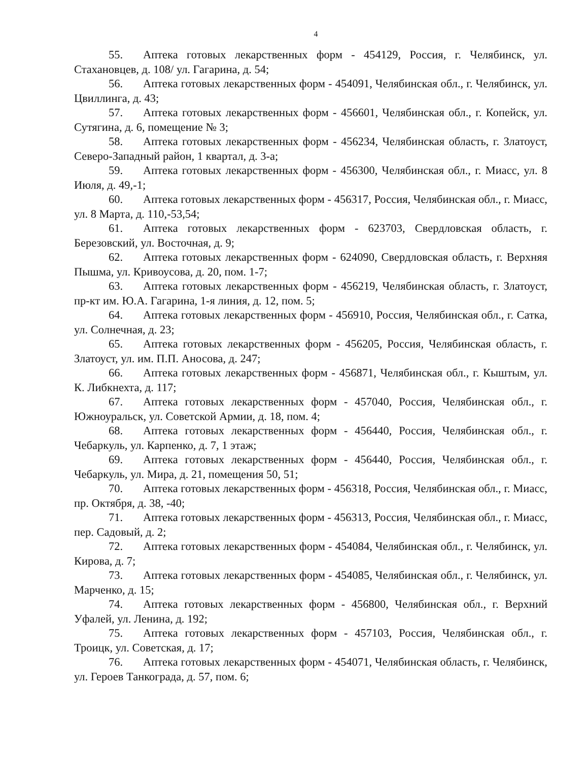4
55. Аптека готовых лекарственных форм - 454129, Россия, г. Челябинск, ул. Стахановцев, д. 108/ ул. Гагарина, д. 54;
56. Аптека готовых лекарственных форм - 454091, Челябинская обл., г. Челябинск, ул. Цвиллинга, д. 43;
57. Аптека готовых лекарственных форм - 456601, Челябинская обл., г. Копейск, ул. Сутягина, д. 6, помещение № 3;
58. Аптека готовых лекарственных форм - 456234, Челябинская область, г. Златоуст, Северо-Западный район, 1 квартал, д. 3-а;
59. Аптека готовых лекарственных форм - 456300, Челябинская обл., г. Миасс, ул. 8 Июля, д. 49,-1;
60. Аптека готовых лекарственных форм - 456317, Россия, Челябинская обл., г. Миасс, ул. 8 Марта, д. 110,-53,54;
61. Аптека готовых лекарственных форм - 623703, Свердловская область, г. Березовский, ул. Восточная, д. 9;
62. Аптека готовых лекарственных форм - 624090, Свердловская область, г. Верхняя Пышма, ул. Кривоусова, д. 20, пом. 1-7;
63. Аптека готовых лекарственных форм - 456219, Челябинская область, г. Златоуст, пр-кт им. Ю.А. Гагарина, 1-я линия, д. 12, пом. 5;
64. Аптека готовых лекарственных форм - 456910, Россия, Челябинская обл., г. Сатка, ул. Солнечная, д. 23;
65. Аптека готовых лекарственных форм - 456205, Россия, Челябинская область, г. Златоуст, ул. им. П.П. Аносова, д. 247;
66. Аптека готовых лекарственных форм - 456871, Челябинская обл., г. Кыштым, ул. К. Либкнехта, д. 117;
67. Аптека готовых лекарственных форм - 457040, Россия, Челябинская обл., г. Южноуральск, ул. Советской Армии, д. 18, пом. 4;
68. Аптека готовых лекарственных форм - 456440, Россия, Челябинская обл., г. Чебаркуль, ул. Карпенко, д. 7, 1 этаж;
69. Аптека готовых лекарственных форм - 456440, Россия, Челябинская обл., г. Чебаркуль, ул. Мира, д. 21, помещения 50, 51;
70. Аптека готовых лекарственных форм - 456318, Россия, Челябинская обл., г. Миасс, пр. Октября, д. 38, -40;
71. Аптека готовых лекарственных форм - 456313, Россия, Челябинская обл., г. Миасс, пер. Садовый, д. 2;
72. Аптека готовых лекарственных форм - 454084, Челябинская обл., г. Челябинск, ул. Кирова, д. 7;
73. Аптека готовых лекарственных форм - 454085, Челябинская обл., г. Челябинск, ул. Марченко, д. 15;
74. Аптека готовых лекарственных форм - 456800, Челябинская обл., г. Верхний Уфалей, ул. Ленина, д. 192;
75. Аптека готовых лекарственных форм - 457103, Россия, Челябинская обл., г. Троицк, ул. Советская, д. 17;
76. Аптека готовых лекарственных форм - 454071, Челябинская область, г. Челябинск, ул. Героев Танкограда, д. 57, пом. 6;